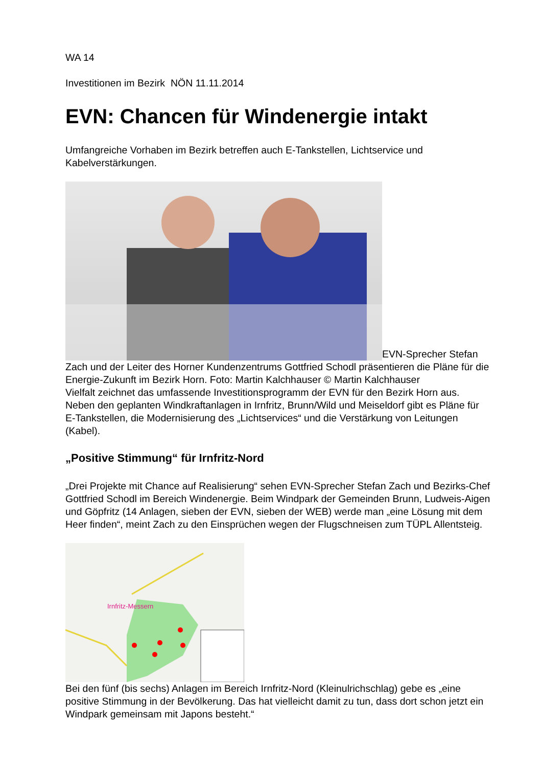WA 14
Investitionen im Bezirk NÖN 11.11.2014
EVN: Chancen für Windenergie intakt
Umfangreiche Vorhaben im Bezirk betreffen auch E-Tankstellen, Lichtservice und Kabelverstärkungen.
EVN-Sprecher Stefan Zach und der Leiter des Horner Kundenzentrums Gottfried Schodl präsentieren die Pläne für die Energie-Zukunft im Bezirk Horn. Foto: Martin Kalchhauser © Martin Kalchhauser
Vielfalt zeichnet das umfassende Investitionsprogramm der EVN für den Bezirk Horn aus. Neben den geplanten Windkraftanlagen in Irnfritz, Brunn/Wild und Meiseldorf gibt es Pläne für E-Tankstellen, die Modernisierung des „Lichtservices“ und die Verstärkung von Leitungen (Kabel).
„Positive Stimmung“ für Irnfritz-Nord
„Drei Projekte mit Chance auf Realisierung“ sehen EVN-Sprecher Stefan Zach und Bezirks-Chef Gottfried Schodl im Bereich Windenergie. Beim Windpark der Gemeinden Brunn, Ludweis-Aigen und Göpfritz (14 Anlagen, sieben der EVN, sieben der WEB) werde man „eine Lösung mit dem Heer finden“, meint Zach zu den Einsprüchen wegen der Flugschneisen zum TÜPL Allentsteig.
Irnfritz-Messern
Bei den fünf (bis sechs) Anlagen im Bereich Irnfritz-Nord (Kleinulrichschlag) gebe es „eine positive Stimmung in der Bevölkerung. Das hat vielleicht damit zu tun, dass dort schon jetzt ein Windpark gemeinsam mit Japons besteht.“